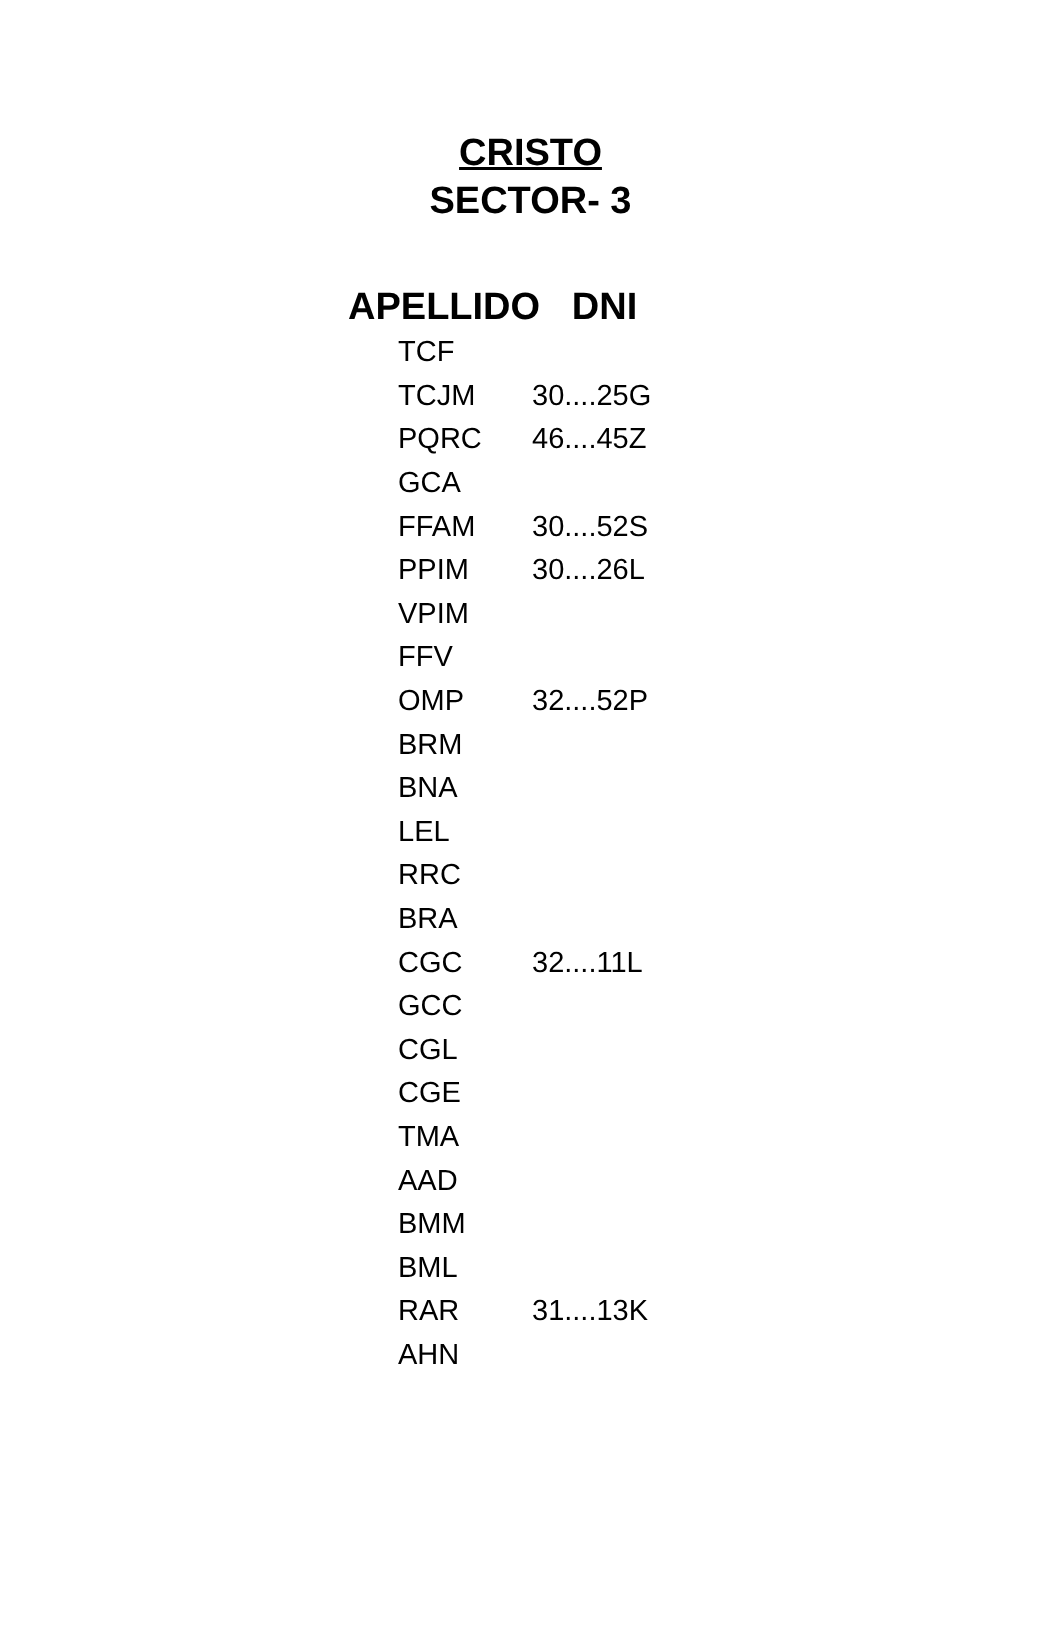CRISTO
SECTOR- 3
APELLIDO DNI
| TCF | |
| TCJM | 30....25G |
| PQRC | 46....45Z |
| GCA | |
| FFAM | 30....52S |
| PPIM | 30....26L |
| VPIM | |
| FFV | |
| OMP | 32....52P |
| BRM | |
| BNA | |
| LEL | |
| RRC | |
| BRA | |
| CGC | 32....11L |
| GCC | |
| CGL | |
| CGE | |
| TMA | |
| AAD | |
| BMM | |
| BML | |
| RAR | 31....13K |
| AHN | |